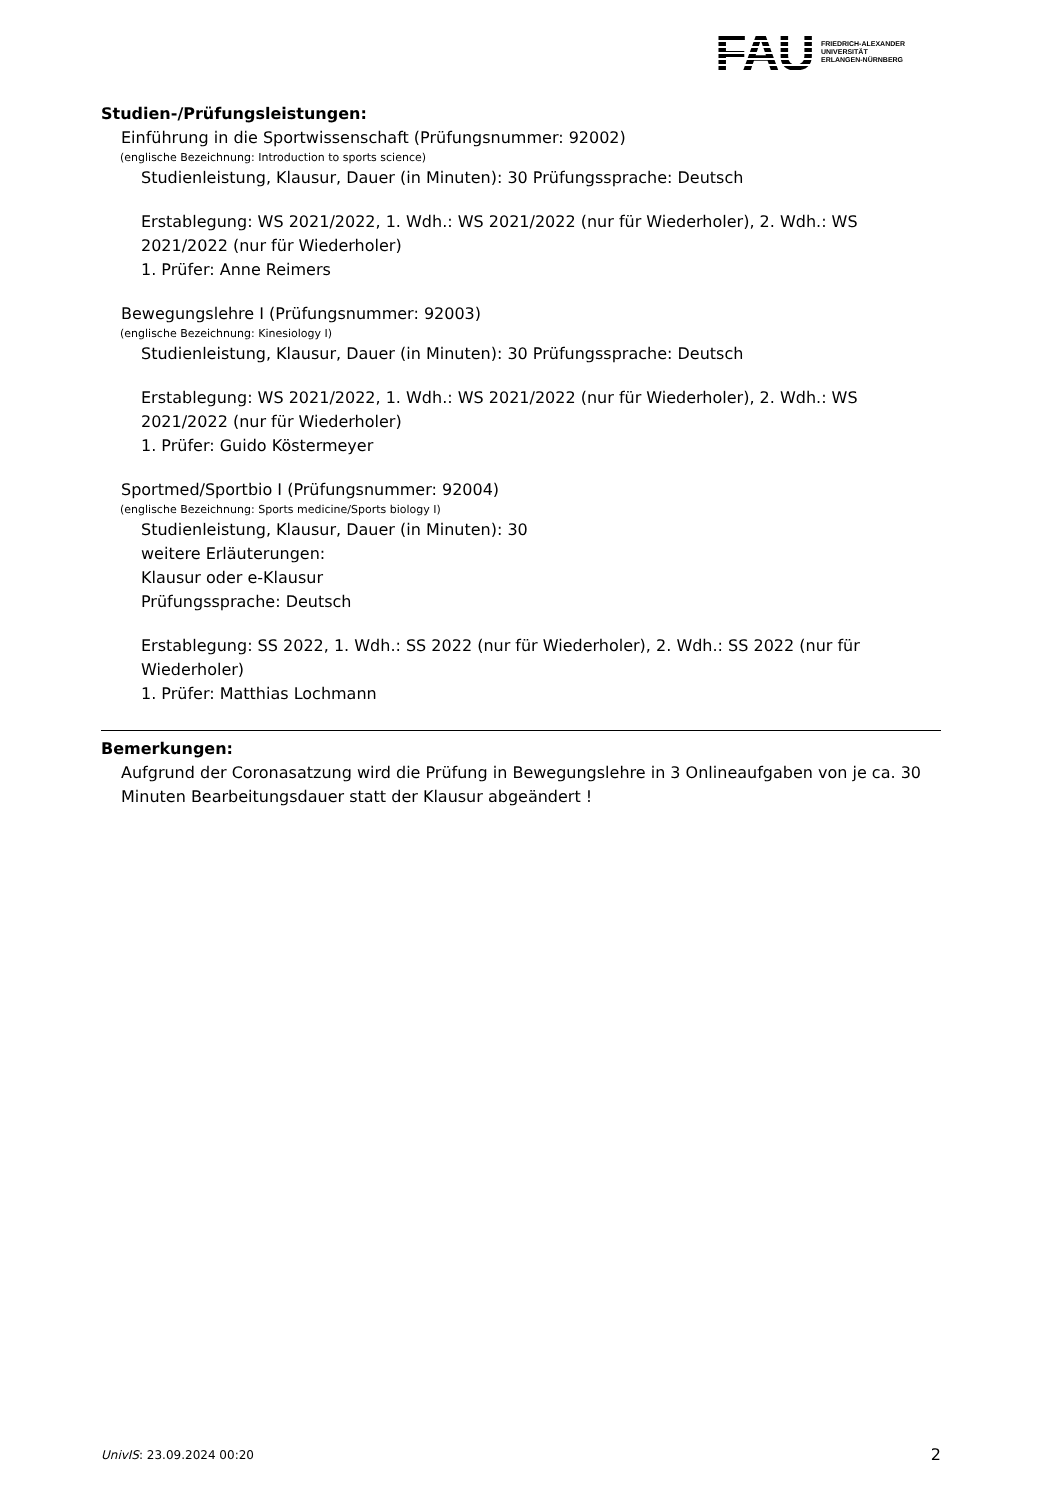FAU
FRIEDRICH-ALEXANDER
UNIVERSITÄT
ERLANGEN-NÜRNBERG
Studien-/Prüfungsleistungen:
Einführung in die Sportwissenschaft (Prüfungsnummer: 92002)
(englische Bezeichnung: Introduction to sports science)
Studienleistung, Klausur, Dauer (in Minuten): 30 Prüfungssprache: Deutsch
Erstablegung: WS 2021/2022, 1. Wdh.: WS 2021/2022 (nur für Wiederholer), 2. Wdh.: WS 2021/2022 (nur für Wiederholer)
1. Prüfer: Anne Reimers
Bewegungslehre I (Prüfungsnummer: 92003)
(englische Bezeichnung: Kinesiology I)
Studienleistung, Klausur, Dauer (in Minuten): 30 Prüfungssprache: Deutsch
Erstablegung: WS 2021/2022, 1. Wdh.: WS 2021/2022 (nur für Wiederholer), 2. Wdh.: WS 2021/2022 (nur für Wiederholer)
1. Prüfer: Guido Köstermeyer
Sportmed/Sportbio I (Prüfungsnummer: 92004)
(englische Bezeichnung: Sports medicine/Sports biology I)
Studienleistung, Klausur, Dauer (in Minuten): 30
weitere Erläuterungen:
Klausur oder e-Klausur
Prüfungssprache: Deutsch
Erstablegung: SS 2022, 1. Wdh.: SS 2022 (nur für Wiederholer), 2. Wdh.: SS 2022 (nur für Wiederholer)
1. Prüfer: Matthias Lochmann
Bemerkungen:
Aufgrund der Coronasatzung wird die Prüfung in Bewegungslehre in 3 Onlineaufgaben von je ca. 30 Minuten Bearbeitungsdauer statt der Klausur abgeändert !
UnivIS: 23.09.2024 00:20 2